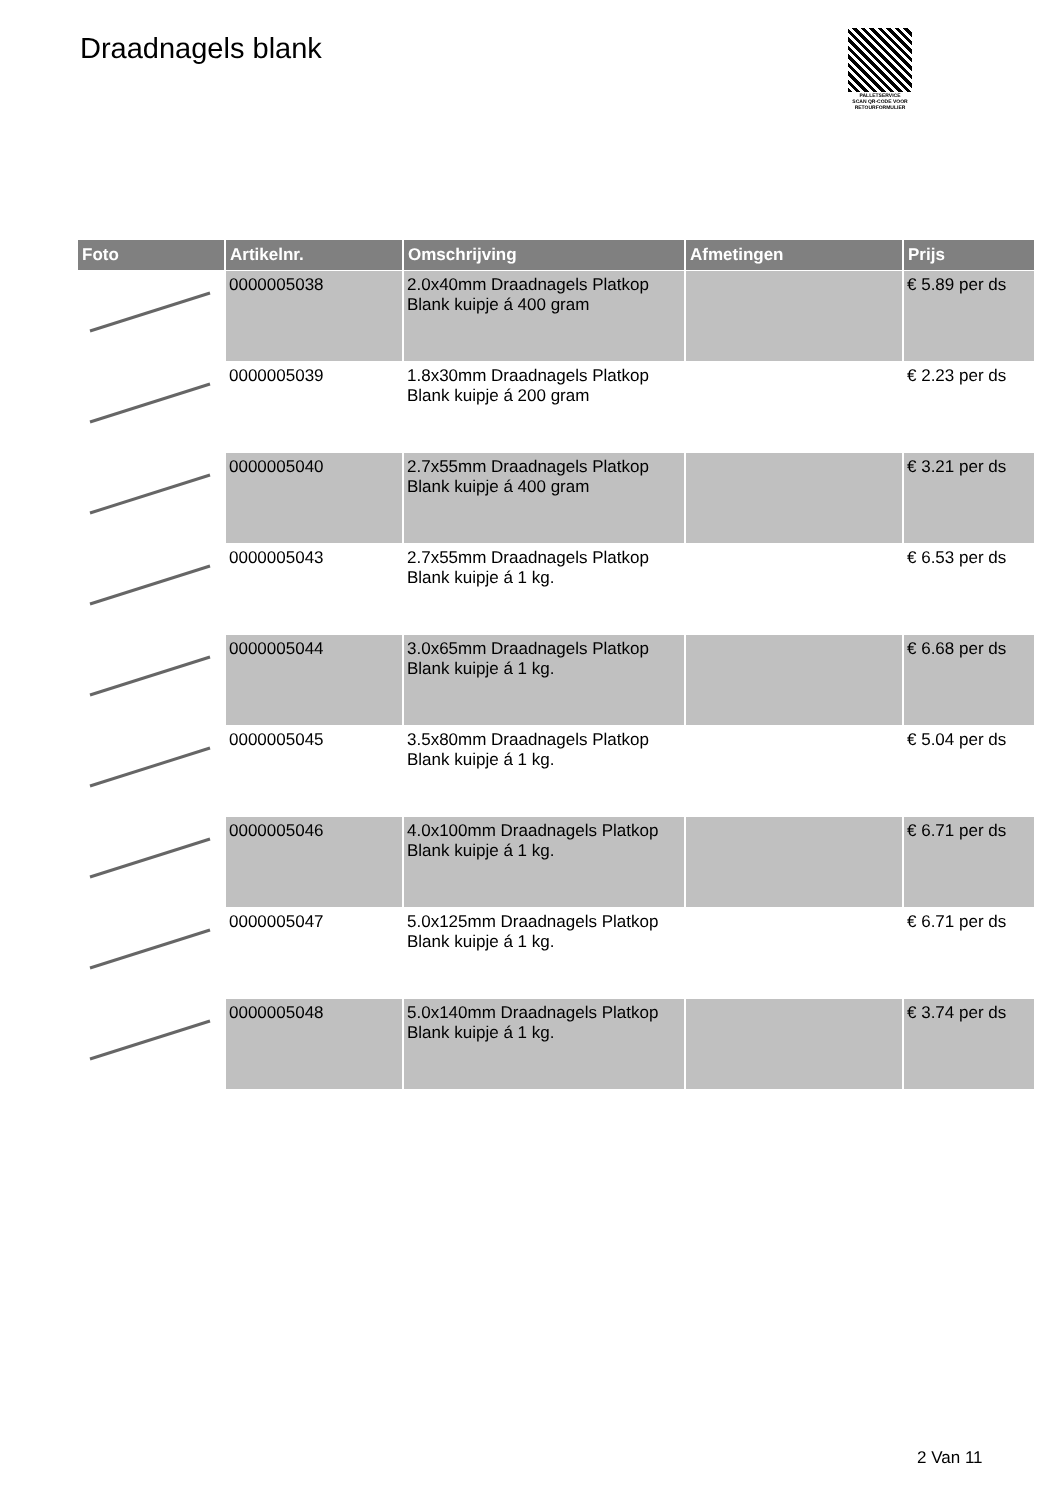Draadnagels blank
PALLETSERVICE
SCAN QR-CODE VOOR
RETOURFORMULIER
| Foto | Artikelnr. | Omschrijving | Afmetingen | Prijs |
| --- | --- | --- | --- | --- |
| | 0000005038 | 2.0x40mm Draadnagels Platkop Blank kuipje á 400 gram | | € 5.89 per ds |
| | 0000005039 | 1.8x30mm Draadnagels Platkop Blank kuipje á 200 gram | | € 2.23 per ds |
| | 0000005040 | 2.7x55mm Draadnagels Platkop Blank kuipje á 400 gram | | € 3.21 per ds |
| | 0000005043 | 2.7x55mm Draadnagels Platkop Blank kuipje á 1 kg. | | € 6.53 per ds |
| | 0000005044 | 3.0x65mm Draadnagels Platkop Blank kuipje á 1 kg. | | € 6.68 per ds |
| | 0000005045 | 3.5x80mm Draadnagels Platkop Blank kuipje á 1 kg. | | € 5.04 per ds |
| | 0000005046 | 4.0x100mm Draadnagels Platkop Blank kuipje á 1 kg. | | € 6.71 per ds |
| | 0000005047 | 5.0x125mm Draadnagels Platkop Blank kuipje á 1 kg. | | € 6.71 per ds |
| | 0000005048 | 5.0x140mm Draadnagels Platkop Blank kuipje á 1 kg. | | € 3.74 per ds |
2 Van 11